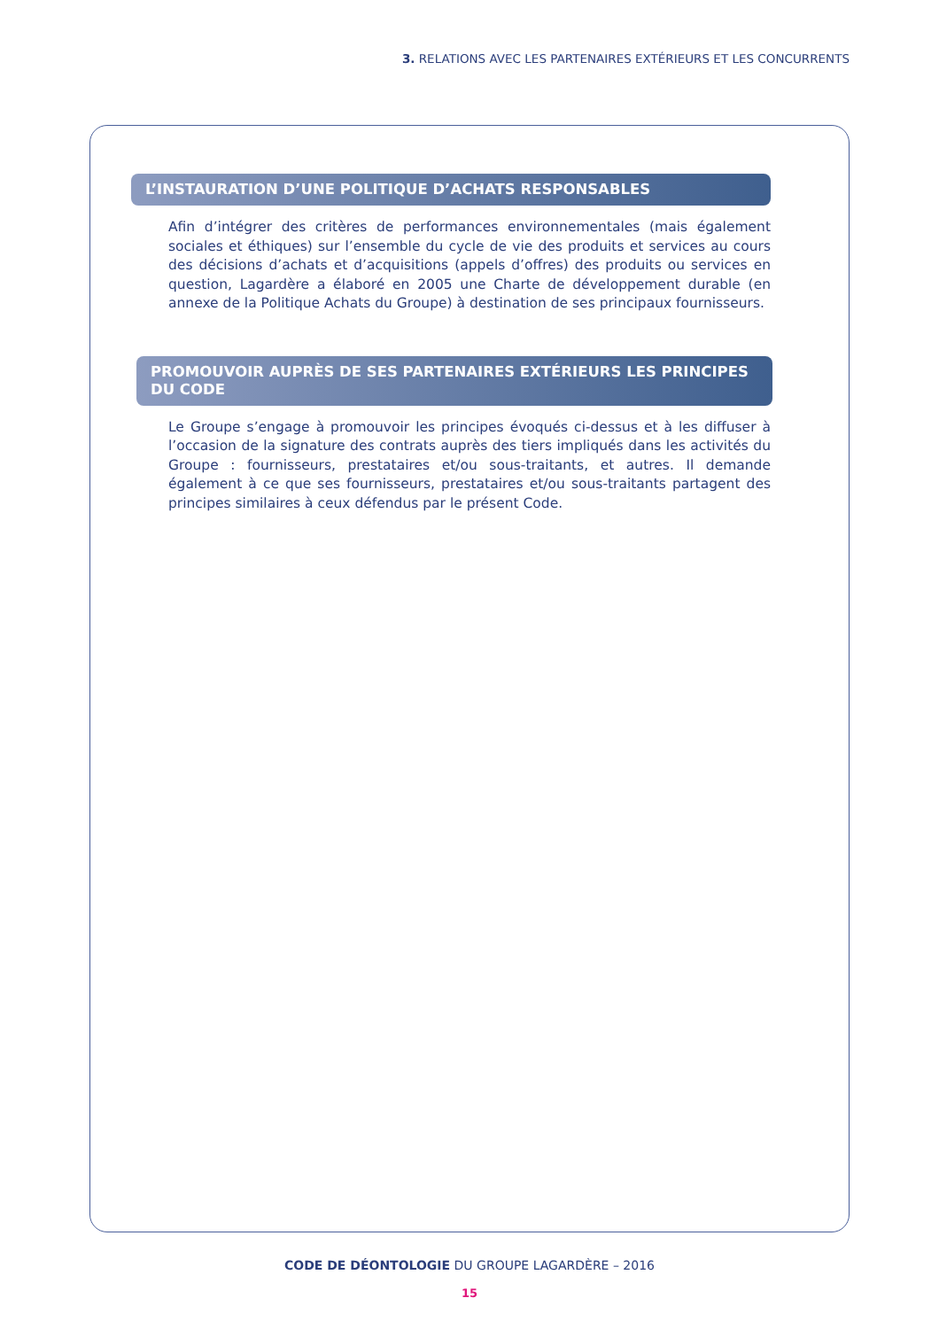3. RELATIONS AVEC LES PARTENAIRES EXTÉRIEURS ET LES CONCURRENTS
L’INSTAURATION D’UNE POLITIQUE D’ACHATS RESPONSABLES
Afin d’intégrer des critères de performances environnementales (mais également sociales et éthiques) sur l’ensemble du cycle de vie des produits et services au cours des décisions d’achats et d’acquisitions (appels d’offres) des produits ou services en question, Lagardère a élaboré en 2005 une Charte de développement durable (en annexe de la Politique Achats du Groupe) à destination de ses principaux fournisseurs.
PROMOUVOIR AUPRÈS DE SES PARTENAIRES EXTÉRIEURS LES PRINCIPES DU CODE
Le Groupe s’engage à promouvoir les principes évoqués ci-dessus et à les diffuser à l’occasion de la signature des contrats auprès des tiers impliqués dans les activités du Groupe : fournisseurs, prestataires et/ou sous-traitants, et autres. Il demande également à ce que ses fournisseurs, prestataires et/ou sous-traitants partagent des principes similaires à ceux défendus par le présent Code.
CODE DE DÉONTOLOGIE DU GROUPE LAGARDÈRE – 2016
15